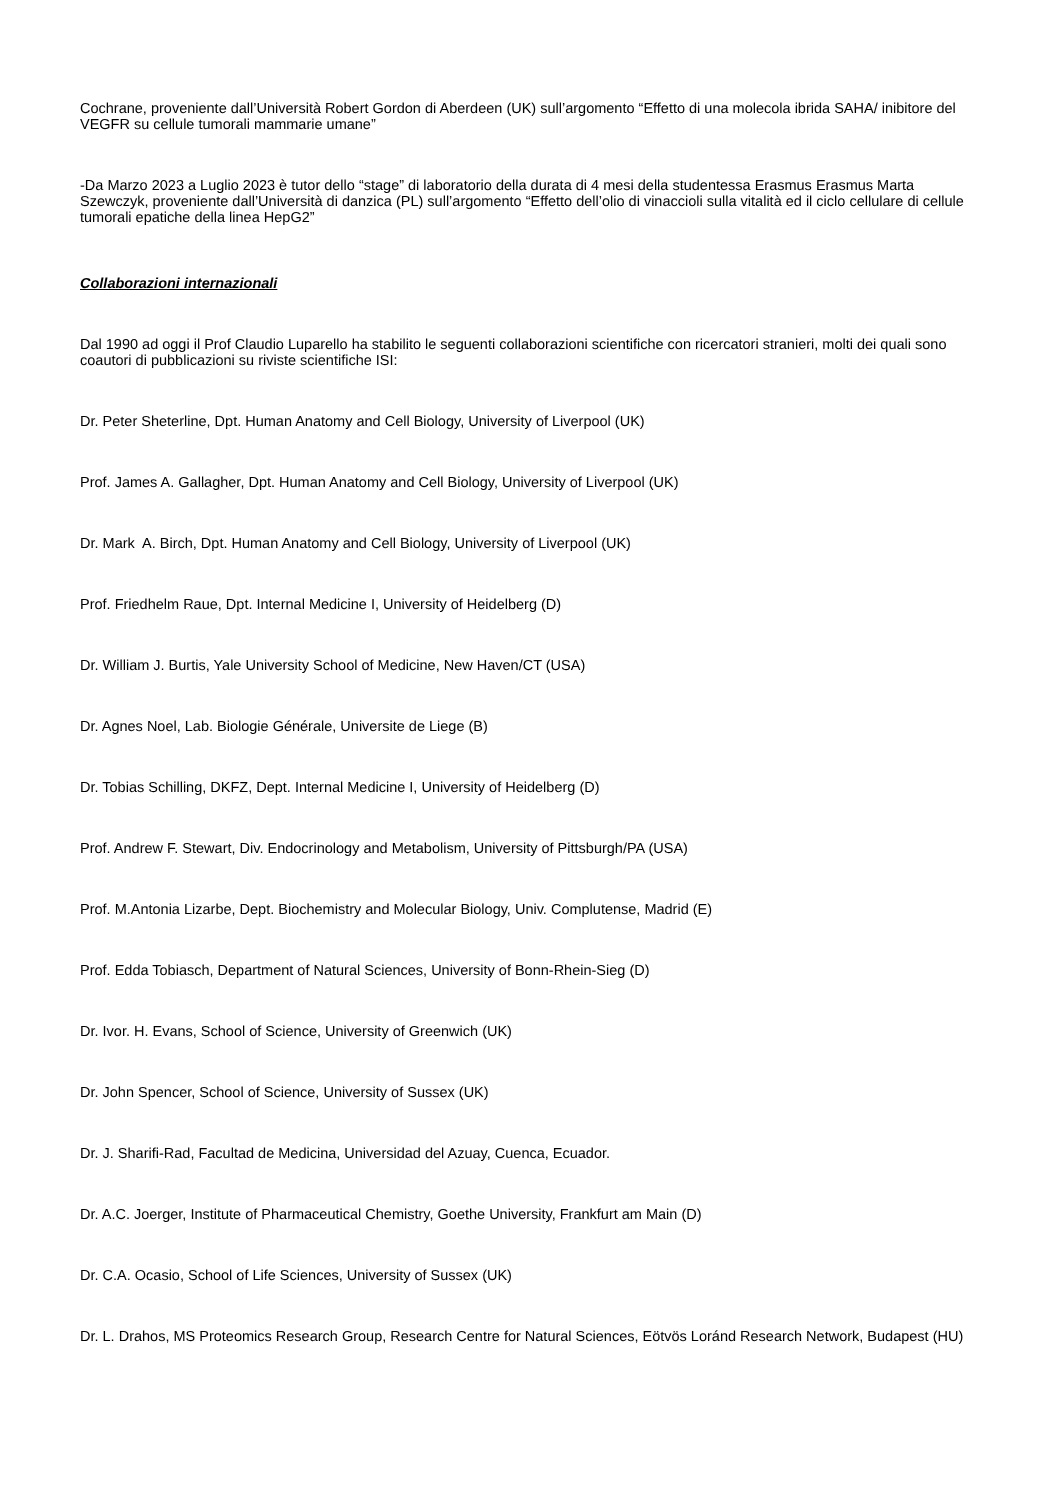Cochrane, proveniente dall’Università Robert Gordon di Aberdeen (UK) sull’argomento “Effetto di una molecola ibrida SAHA/ inibitore del VEGFR su cellule tumorali mammarie umane”
-Da Marzo 2023 a Luglio 2023 è tutor dello “stage” di laboratorio della durata di 4 mesi della studentessa Erasmus Erasmus Marta Szewczyk, proveniente dall’Università di danzica (PL) sull’argomento “Effetto dell’olio di vinaccioli sulla vitalità ed il ciclo cellulare di cellule tumorali epatiche della linea HepG2”
Collaborazioni internazionali
Dal 1990 ad oggi il Prof Claudio Luparello ha stabilito le seguenti collaborazioni scientifiche con ricercatori stranieri, molti dei quali sono coautori di pubblicazioni su riviste scientifiche ISI:
Dr. Peter Sheterline, Dpt. Human Anatomy and Cell Biology, University of Liverpool (UK)
Prof. James A. Gallagher, Dpt. Human Anatomy and Cell Biology, University of Liverpool (UK)
Dr. Mark A. Birch, Dpt. Human Anatomy and Cell Biology, University of Liverpool (UK)
Prof. Friedhelm Raue, Dpt. Internal Medicine I, University of Heidelberg (D)
Dr. William J. Burtis, Yale University School of Medicine, New Haven/CT (USA)
Dr. Agnes Noel, Lab. Biologie Générale, Universite de Liege (B)
Dr. Tobias Schilling, DKFZ, Dept. Internal Medicine I, University of Heidelberg (D)
Prof. Andrew F. Stewart, Div. Endocrinology and Metabolism, University of Pittsburgh/PA (USA)
Prof. M.Antonia Lizarbe, Dept. Biochemistry and Molecular Biology, Univ. Complutense, Madrid (E)
Prof. Edda Tobiasch, Department of Natural Sciences, University of Bonn-Rhein-Sieg (D)
Dr. Ivor. H. Evans, School of Science, University of Greenwich (UK)
Dr. John Spencer, School of Science, University of Sussex (UK)
Dr. J. Sharifi-Rad, Facultad de Medicina, Universidad del Azuay, Cuenca, Ecuador.
Dr. A.C. Joerger, Institute of Pharmaceutical Chemistry, Goethe University, Frankfurt am Main (D)
Dr. C.A. Ocasio, School of Life Sciences, University of Sussex (UK)
Dr. L. Drahos, MS Proteomics Research Group, Research Centre for Natural Sciences, Eötvös Loránd Research Network, Budapest (HU)